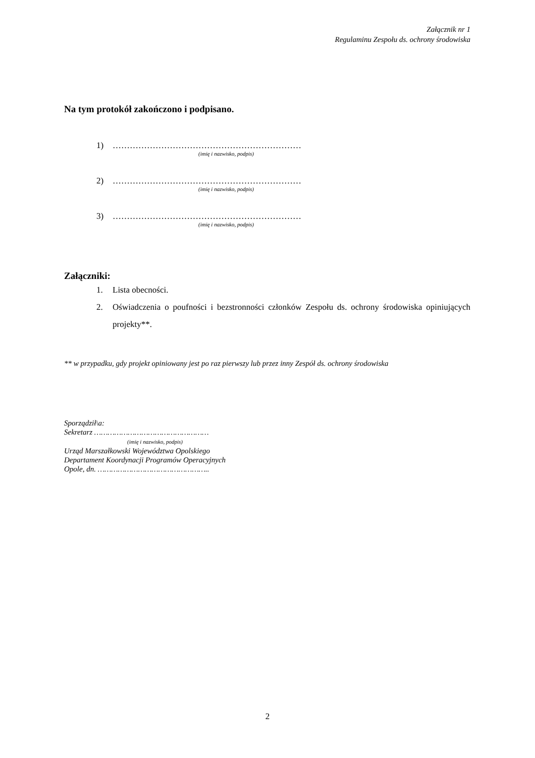Załącznik nr 1
Regulaminu Zespołu ds. ochrony środowiska
Na tym protokół zakończono i podpisano.
1) …………………………………………………………
(imię i nazwisko, podpis)
2) …………………………………………………………
(imię i nazwisko, podpis)
3) …………………………………………………………
(imię i nazwisko, podpis)
Załączniki:
1. Lista obecności.
2. Oświadczenia o poufności i bezstronności członków Zespołu ds. ochrony środowiska opiniujących projekty**.
** w przypadku, gdy projekt opiniowany jest po raz pierwszy lub przez inny Zespół ds. ochrony środowiska
Sporządził\a:
Sekretarz ……………………………………………
(imię i nazwisko, podpis)
Urząd Marszałkowski Województwa Opolskiego
Departament Koordynacji Programów Operacyjnych
Opole, dn. …………………………………………..
2